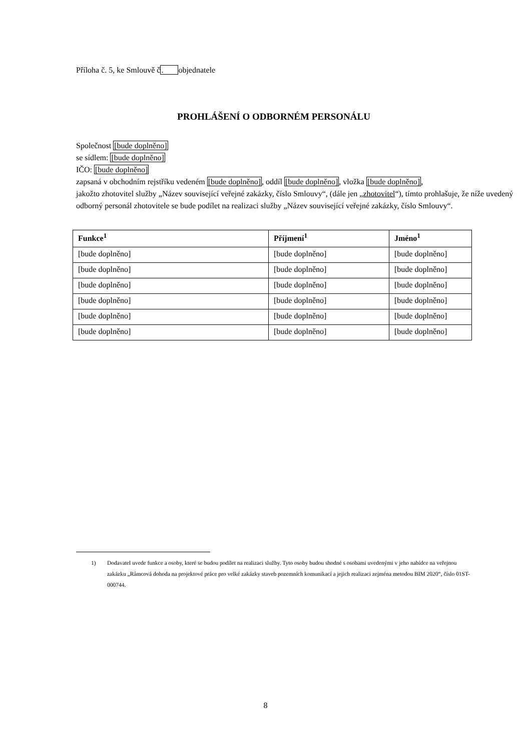Příloha č. 5, ke Smlouvě č. objednatele
PROHLÁŠENÍ O ODBORNÉM PERSONÁLU
Společnost [bude doplněno]
se sídlem: [bude doplněno]
IČO: [bude doplněno]
zapsaná v obchodním rejstříku vedeném [bude doplněno], oddíl [bude doplněno], vložka [bude doplněno],
jakožto zhotovitel služby „Název související veřejné zakázky, číslo Smlouvy“, (dále jen „zhotovitel“), tímto prohlašuje, že níže uvedený odborný personál zhotovitele se bude podílet na realizaci služby „Název související veřejné zakázky, číslo Smlouvy“.
| Funkce<sup>1</sup> | Příjmení<sup>1</sup> | Jméno<sup>1</sup> |
| --- | --- | --- |
| [bude doplněno] | [bude doplněno] | [bude doplněno] |
| [bude doplněno] | [bude doplněno] | [bude doplněno] |
| [bude doplněno] | [bude doplněno] | [bude doplněno] |
| [bude doplněno] | [bude doplněno] | [bude doplněno] |
| [bude doplněno] | [bude doplněno] | [bude doplněno] |
| [bude doplněno] | [bude doplněno] | [bude doplněno] |
1) Dodavatel uvede funkce a osoby, které se budou podílet na realizaci služby. Tyto osoby budou shodné s osobami uvedenými v jeho nabídce na veřejnou zakázku „Rámcová dohoda na projektové práce pro velké zakázky staveb pozemních komunikací a jejich realizaci zejména metodou BIM 2020“, číslo 01ST-000744.
8